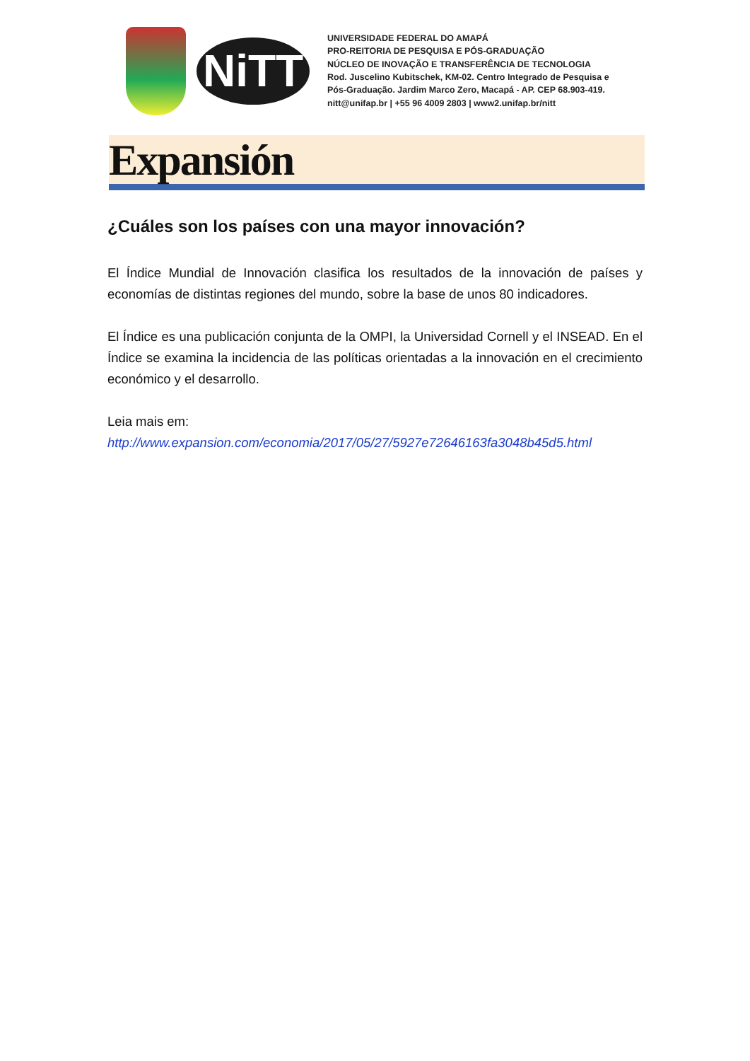NiTT
UNIVERSIDADE FEDERAL DO AMAPÁ
PRO-REITORIA DE PESQUISA E PÓS-GRADUAÇÃO
NÚCLEO DE INOVAÇÃO E TRANSFERÊNCIA DE TECNOLOGIA
Rod. Juscelino Kubitschek, KM-02. Centro Integrado de Pesquisa e
Pós-Graduação. Jardim Marco Zero, Macapá - AP. CEP 68.903-419.
nitt@unifap.br | +55 96 4009 2803 | www2.unifap.br/nitt
Expansión
¿Cuáles son los países con una mayor innovación?
El Índice Mundial de Innovación clasifica los resultados de la innovación de países y economías de distintas regiones del mundo, sobre la base de unos 80 indicadores.
El Índice es una publicación conjunta de la OMPI, la Universidad Cornell y el INSEAD. En el Índice se examina la incidencia de las políticas orientadas a la innovación en el crecimiento económico y el desarrollo.
Leia mais em:
http://www.expansion.com/economia/2017/05/27/5927e72646163fa3048b45d5.html